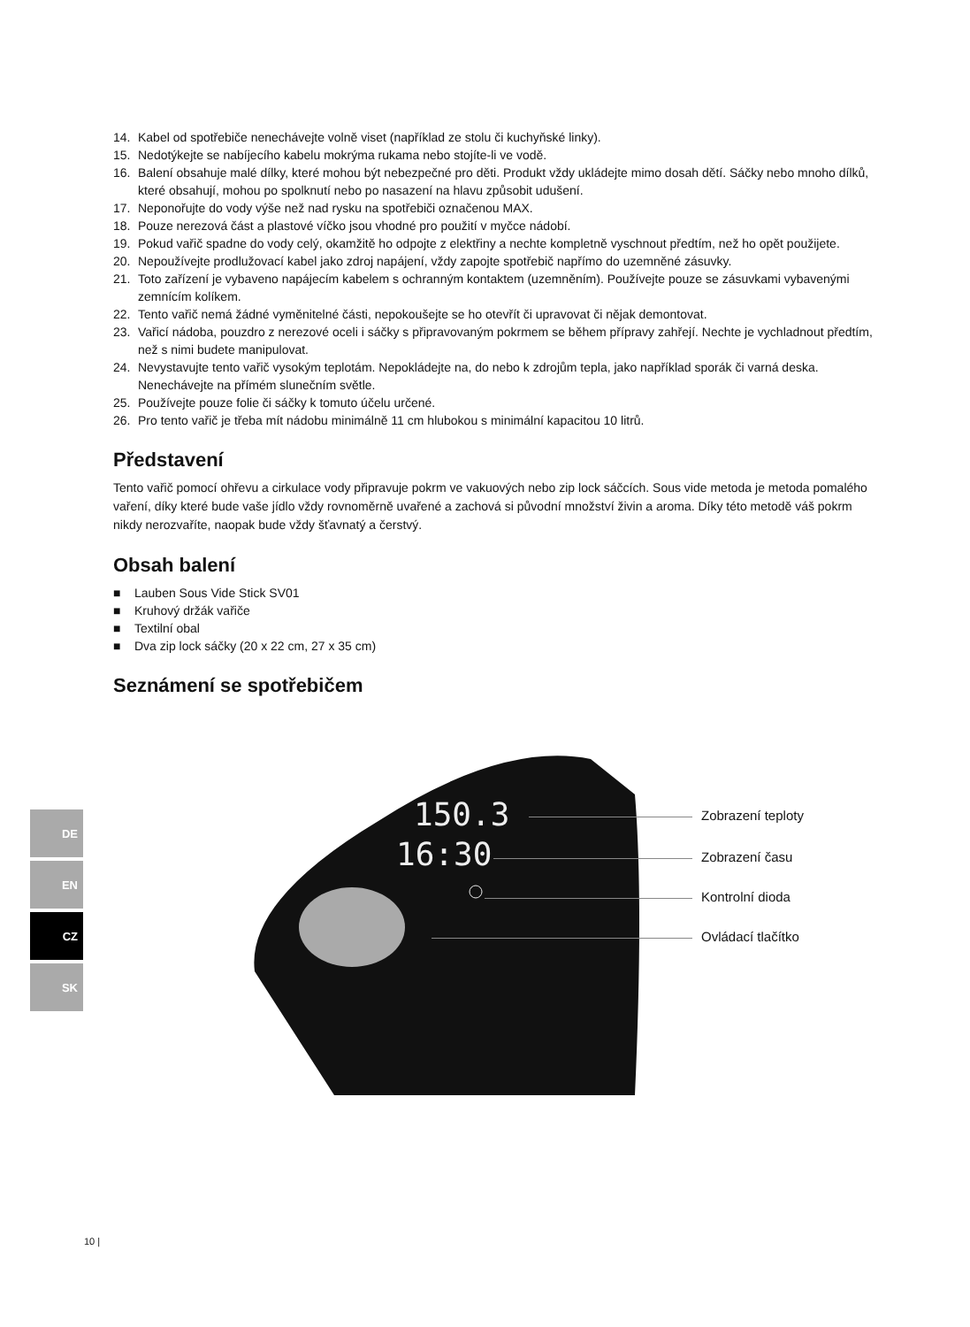14. Kabel od spotřebiče nenechávejte volně viset (například ze stolu či kuchyňské linky).
15. Nedotýkejte se nabíjecího kabelu mokrýma rukama nebo stojíte-li ve vodě.
16. Balení obsahuje malé dílky, které mohou být nebezpečné pro děti. Produkt vždy ukládejte mimo dosah dětí. Sáčky nebo mnoho dílků, které obsahují, mohou po spolknutí nebo po nasazení na hlavu způsobit udušení.
17. Neponořujte do vody výše než nad rysku na spotřebiči označenou MAX.
18. Pouze nerezová část a plastové víčko jsou vhodné pro použití v myčce nádobí.
19. Pokud vařič spadne do vody celý, okamžitě ho odpojte z elektřiny a nechte kompletně vyschnout předtím, než ho opět použijete.
20. Nepoužívejte prodlužovací kabel jako zdroj napájení, vždy zapojte spotřebič napřímo do uzemněné zásuvky.
21. Toto zařízení je vybaveno napájecím kabelem s ochranným kontaktem (uzemněním). Používejte pouze se zásuvkami vybavenými zemnícím kolíkem.
22. Tento vařič nemá žádné vyměnitelné části, nepokoušejte se ho otevřít či upravovat či nějak demontovat.
23. Vařicí nádoba, pouzdro z nerezové oceli i sáčky s připravovaným pokrmem se během přípravy zahřejí. Nechte je vychladnout předtím, než s nimi budete manipulovat.
24. Nevystavujte tento vařič vysokým teplotám. Nepokládejte na, do nebo k zdrojům tepla, jako například sporák či varná deska. Nenechávejte na přímém slunečním světle.
25. Používejte pouze folie či sáčky k tomuto účelu určené.
26. Pro tento vařič je třeba mít nádobu minimálně 11 cm hlubokou s minimální kapacitou 10 litrů.
Představení
Tento vařič pomocí ohřevu a cirkulace vody připravuje pokrm ve vakuových nebo zip lock sáčcích. Sous vide metoda je metoda pomalého vaření, díky které bude vaše jídlo vždy rovnoměrně uvařené a zachová si původní množství živin a aroma. Díky této metodě váš pokrm nikdy nerozvaříte, naopak bude vždy šťavnatý a čerstvý.
Obsah balení
■ Lauben Sous Vide Stick SV01
■ Kruhový držák vařiče
■ Textilní obal
■ Dva zip lock sáčky (20 x 22 cm, 27 x 35 cm)
Seznámení se spotřebičem
150.3
16:30
Zobrazení teploty
Zobrazení času
Kontrolní dioda
Ovládací tlačítko
DE
EN
CZ
SK
10 |